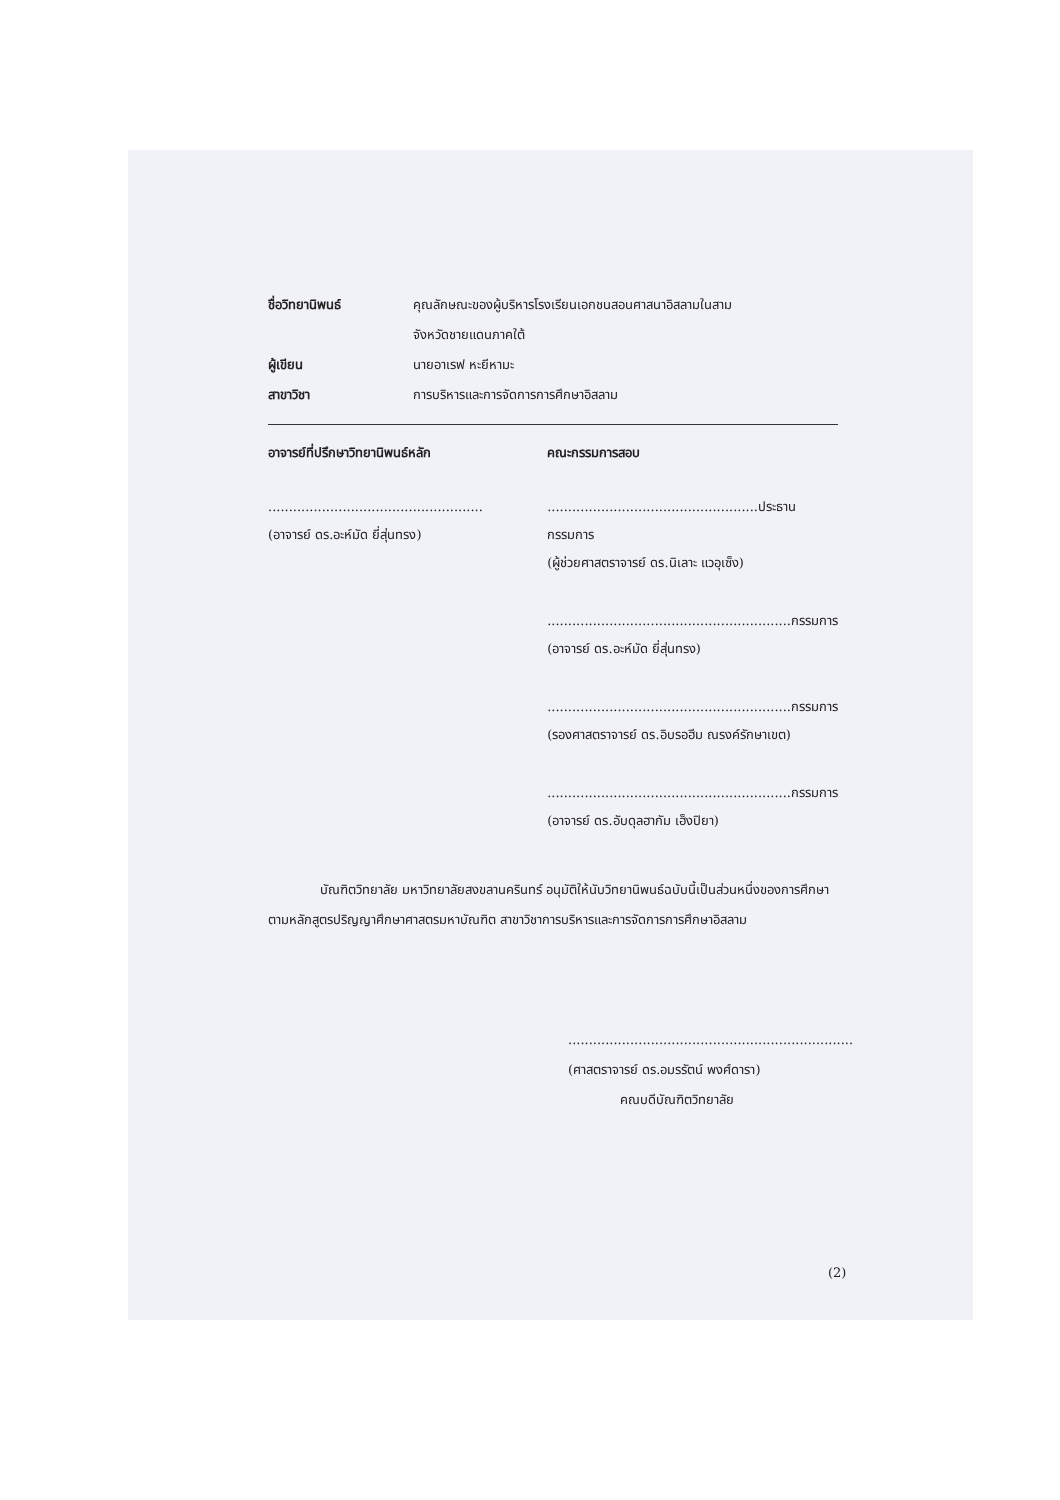ชื่อวิทยานิพนธ์ คุณลักษณะของผู้บริหารโรงเรียนเอกชนสอนศาสนาอิสลามในสาม
จังหวัดชายแดนภาคใต้
ผู้เขียน นายอาเรฟ หะยีหามะ
สาขาวิชา การบริหารและการจัดการการศึกษาอิสลาม
อาจารย์ที่ปรึกษาวิทยานิพนธ์หลัก
....................................................
(อาจารย์ ดร.อะห์มัด ยี่สุ่นทรง)
คณะกรรมการสอบ
...................................................ประธานกรรมการ
(ผู้ช่วยศาสตราจารย์ ดร.นิเลาะ แวอุเซ็ง)
...........................................................กรรมการ
(อาจารย์ ดร.อะห์มัด ยี่สุ่นทรง)
...........................................................กรรมการ
(รองศาสตราจารย์ ดร.อิบรอฮีม ณรงค์รักษาเขต)
...........................................................กรรมการ
(อาจารย์ ดร.อับดุลฮากัม เฮ็งปิยา)
    บัณฑิตวิทยาลัย มหาวิทยาลัยสงขลานครินทร์ อนุมัติให้นับวิทยานิพนธ์ฉบับนี้เป็นส่วนหนึ่งของการศึกษาตามหลักสูตรปริญญาศึกษาศาสตรมหาบัณฑิต สาขาวิชาการบริหารและการจัดการการศึกษาอิสลาม
.....................................................................
(ศาสตราจารย์ ดร.อมรรัตน์ พงศ์ดารา)
    คณบดีบัณฑิตวิทยาลัย
(2)